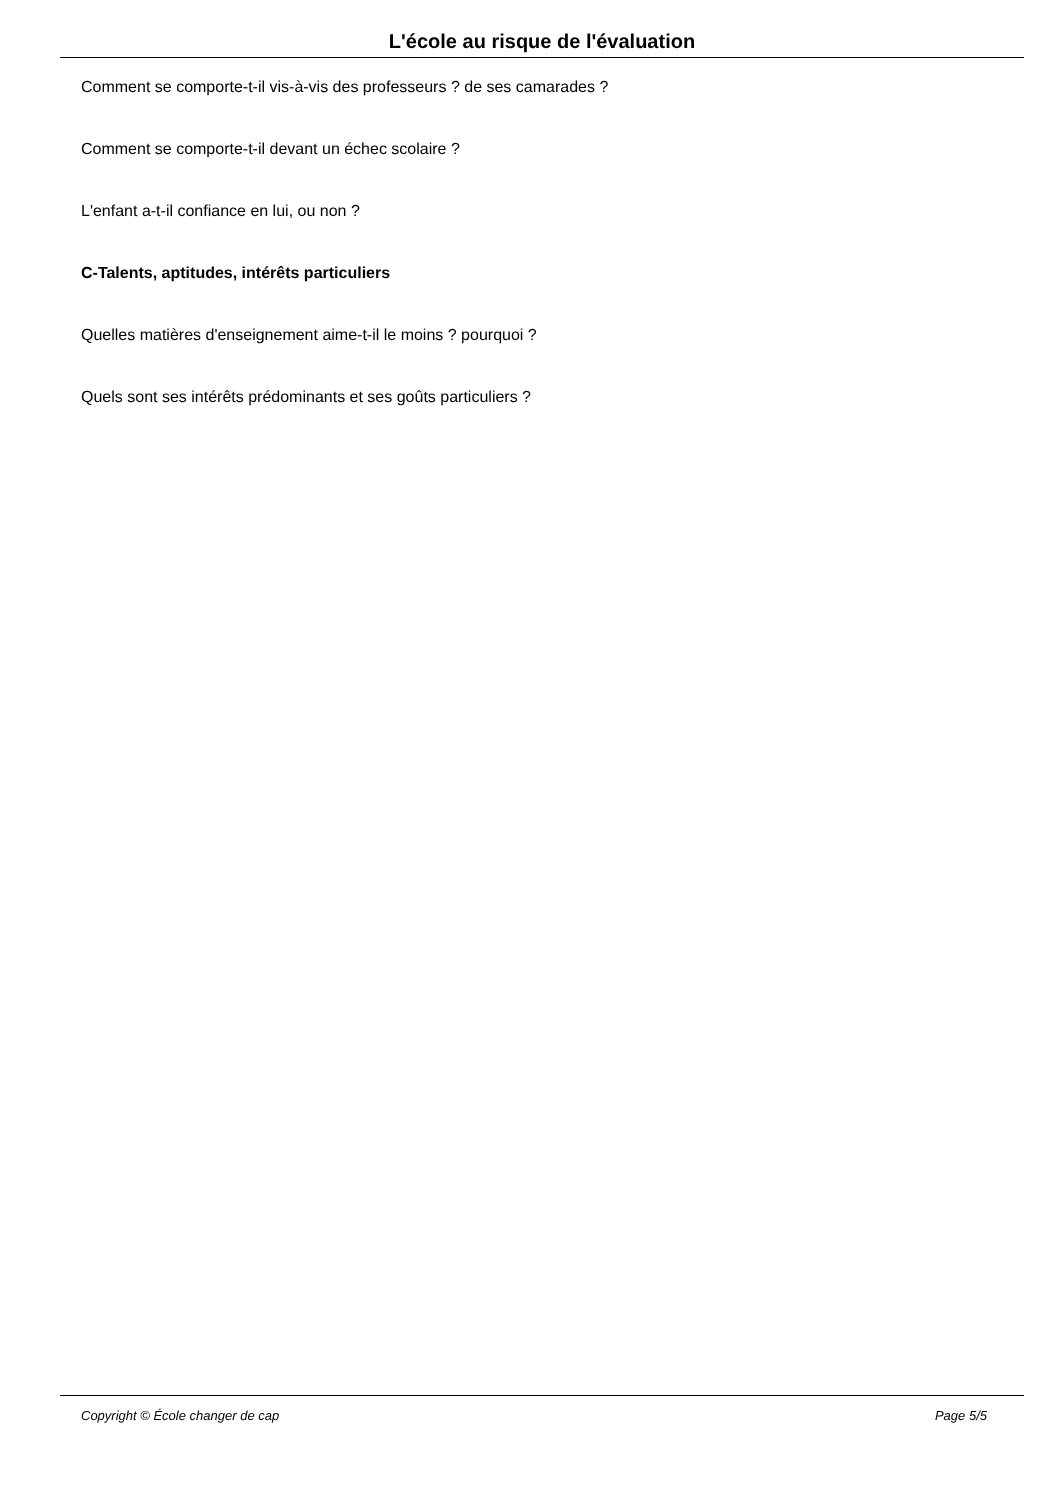L'école au risque de l'évaluation
Comment se comporte-t-il vis-à-vis des professeurs ? de ses camarades ?
Comment se comporte-t-il devant un échec scolaire ?
L'enfant a-t-il confiance en lui, ou non ?
C-Talents, aptitudes, intérêts particuliers
Quelles matières d'enseignement aime-t-il le moins ? pourquoi ?
Quels sont ses intérêts prédominants et ses goûts particuliers ?
Copyright © École changer de cap Page 5/5